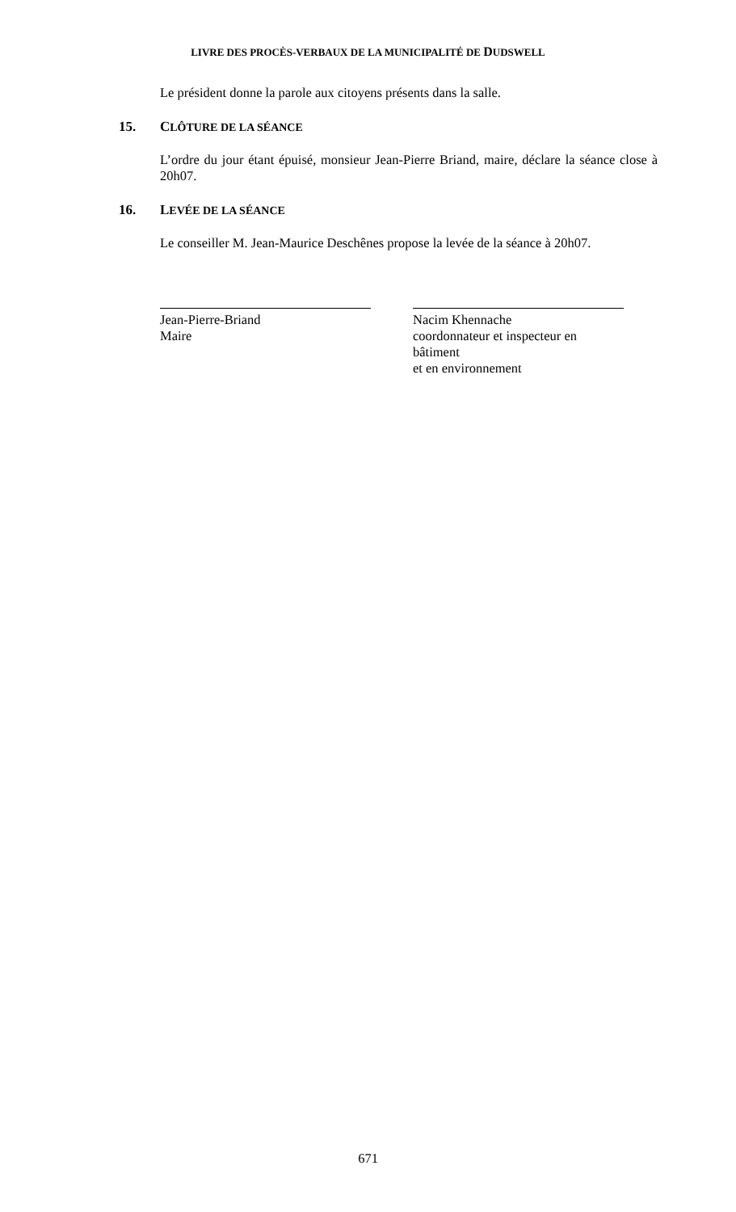LIVRE DES PROCÈS-VERBAUX DE LA MUNICIPALITÉ DE DUDSWELL
Le président donne la parole aux citoyens présents dans la salle.
15. CLÔTURE DE LA SÉANCE
L’ordre du jour étant épuisé, monsieur Jean-Pierre Briand, maire, déclare la séance close à 20h07.
16. LEVÉE DE LA SÉANCE
Le conseiller M. Jean-Maurice Deschênes propose la levée de la séance à 20h07.
Jean-Pierre-Briand
Maire
Nacim Khennache
coordonnateur et inspecteur en bâtiment
et en environnement
671